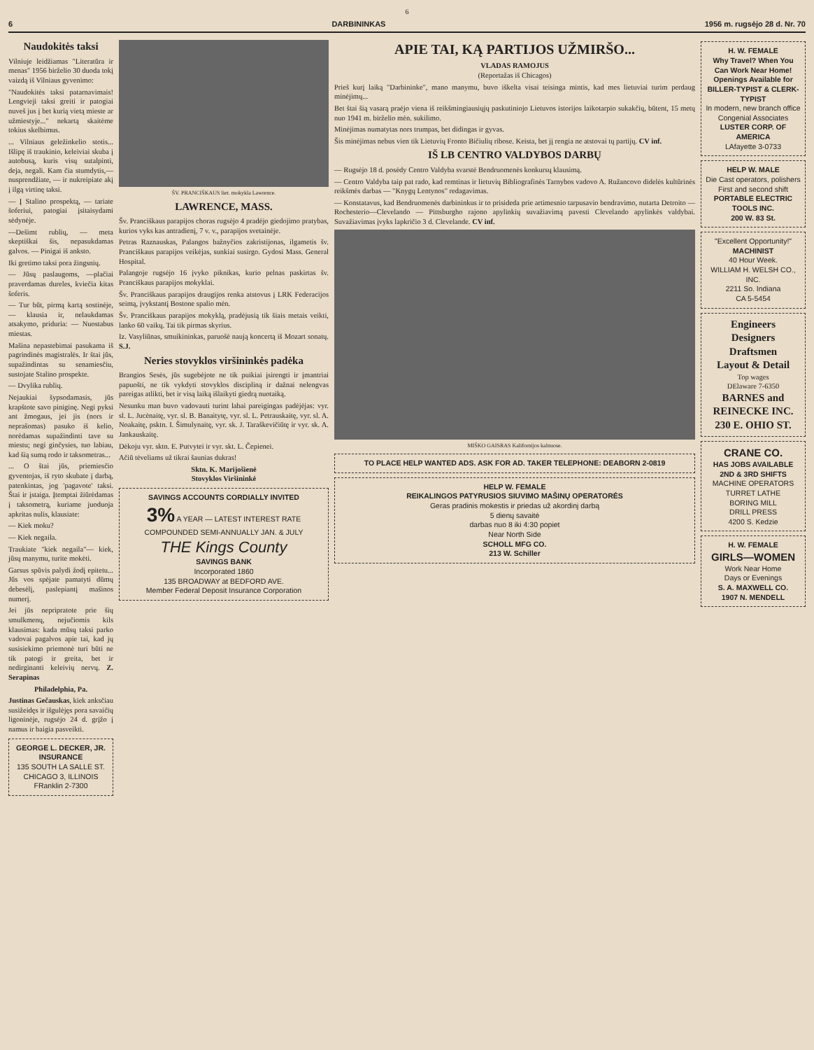6
6 DARBININKAS 1956 m. rugsėjo 28 d. Nr. 70
Naudokitės taksi
Vilniuje leidžiamas "Literatūra ir menas" 1956 birželio 30 duoda tokį vaizdą iš Vilniaus gyvenimo:
"Naudokitės taksi patarnavimais! Lengvieji taksi greiti ir patogiai nuveš jus į bet kurią vietą mieste ar užmiestyje..." nekartą skaitėme tokius skelbimus.
... Vilniaus geležinkelio stotis... Išlipę iš traukinio, keleiviai skuba į autobusą, kuris visų sutalpinti, deja, negali. Kam čia stumdytis,— nusprendžiate, — ir nukreipiate akį į ilgą virtinę taksi.
— Į Stalino prospektą, — tariate šoferiui, patogiai įsitaisydami sėdynėje.
—Dešimt rublių, — meta skeptiškai šis, nepasukdamas galvos. — Pinigai iš anksto.
Iki gretimo taksi pora žingsnių.
— Jūsų paslaugoms, —plačiai praverdamas dureles, kviečia kitas šoferis.
— Tur būt, pirmą kartą sostinėje, — klausia ir, nelaukdamas atsakymo, priduria: — Nuostabus miestas.
Mašina nepastebimai pasukama iš pagrindinės magistralės. Ir štai jūs, supažindintas su senamiesčiu, sustojate Stalino prospekte.
— Dvylika rublių.
Nejaukiai šypsodamasis, jūs krapštote savo piniginę. Negi pyksi ant žmogaus, jei jis (nors ir neprašomas) pasuko iš kelio, norėdamas supažindinti tave su miestu; negi ginčysies, tuo labiau, kad šią sumą rodo ir taksometras...
... O štai jūs, priemiesčio gyventojas, iš ryto skubate į darbą, patenkintas, jog 'pagavote' taksi. Štai ir įstaiga. Įtemptai žiūrėdamas į taksometrą, kuriame juoduoja apkritas nulis, klausiate:
— Kiek moku?
— Kiek negaila.
Traukiate "kiek negaila"— kiek, jūsų manymu, turite mokėti.
Garsus spūvis palydi žodį epitetu... Jūs vos spėjate pamatyti dūmų debesėlį, paslepiantį mašinos numerį.
Jei jūs nepripratote prie šių smulkmenų, nejučiomis kils klausimas: kada mūsų taksi parko vadovai pagalvos apie tai, kad jų susisiekimo priemonė turi būti ne tik patogi ir greita, bet ir nedirginanti keleivių nervų. Z. Serapinas
Philadelphia, Pa.
Justinas Gečauskas, kiek anksčiau susižeidęs ir išgulėjęs pora savaičių ligoninėje, rugsėjo 24 d. grįžo į namus ir baigia pasveikti.
GEORGE L. DECKER, JR.
INSURANCE
135 SOUTH LA SALLE ST.
CHICAGO 3, ILLINOIS
FRanklin 2-7300
ŠV. PRANCIŠKAUS liet. mokykla Lawrence.
LAWRENCE, MASS.
Šv. Pranciškaus parapijos choras rugsėjo 4 pradėjo giedojimo pratybas, kurios vyks kas antradienį, 7 v. v., parapijos svetainėje.
Petras Raznauskas, Palangos bažnyčios zakristijonas, ilgametis šv. Pranciškaus parapijos veikėjas, sunkiai susirgo. Gydosi Mass. General Hospital.
Palangoje rugsėjo 16 įvyko piknikas, kurio pelnas paskirtas šv. Pranciškaus parapijos mokyklai.
Šv. Pranciškaus parapijos draugijos renka atstovus į LRK Federacijos seimą, įvykstantį Bostone spalio mėn.
Šv. Pranciškaus parapijos mokyklą, pradėjusią tik šiais metais veikti, lanko 60 vaikų. Tai tik pirmas skyrius.
Iz. Vasyliūnas, smuikininkas, paruošė naują koncertą iš Mozart sonatų. S.J.
Neries stovyklos viršininkės padėka
Brangios Sesės, jūs sugebėjote ne tik puikiai įsirengti ir įmantriai papuošti, ne tik vykdyti stovyklos discipliną ir dažnai nelengvas pareigas atlikti, bet ir visą laiką išlaikyti giedrą nuotaiką.
Nesunku man buvo vadovauti turint labai pareigingas padėjėjas: vyr. sl. L. Jucėnaitę, vyr. sl. B. Banaitytę, vyr. sl. L. Petrauskaitę, vyr. sl. A. Noakaitę, psktn. I. Šimulynaitę, vyr. sk. J. Taraškevičiūtę ir vyr. sk. A. Jankauskaitę.
Dėkoju vyr. sktn. E. Putvytei ir vyr. skt. L. Čepienei.
Ačiū tėveliams už tikrai šaunias dukras!
Sktn. K. Marijošienė
Stovyklos Viršininkė
SAVINGS ACCOUNTS CORDIALLY INVITED
3% A YEAR — LATEST INTEREST RATE
COMPOUNDED SEMI-ANNUALLY JAN. & JULY
THE Kings County
SAVINGS BANK
Incorporated 1860
135 BROADWAY at BEDFORD AVE.
Member Federal Deposit Insurance Corporation
APIE TAI, KĄ PARTIJOS UŽMIRŠO...
VLADAS RAMOJUS
(Reportažas iš Chicagos)
Prieš kurį laiką "Darbininke", mano manymu, buvo iškelta visai teisinga mintis, kad mes lietuviai turim perdaug minėjimų...
Bet štai šią vasarą praėjo viena iš reikšmingiausiųjų paskutiniojo Lietuvos istorijos laikotarpio sukakčių, būtent, 15 metų nuo 1941 m. birželio mėn. sukilimo.
Minėjimas numatytas nors trumpas, bet didingas ir gyvas.
Šis minėjimas nebus vien tik Lietuvių Fronto Bičiulių ribose. Keista, bet jį rengia ne atstovai tų partijų. CV inf.
IŠ LB CENTRO VALDYBOS DARBŲ
— Rugsėjo 18 d. posėdy Centro Valdyba svarstė Bendruomenės konkursų klausimą.
— Centro Valdyba taip pat rado, kad remtinas ir lietuvių Bibliografinės Tarnybos vadovo A. Ružancovo didelės kultūrinės reikšmės darbas — "Knygų Lentynos" redagavimas.
— Konstatavus, kad Bendruomenės darbininkus ir to prisideda prie artimesnio tarpusavio bendravimo, nutarta Detroito — Rochesterio—Clevelando — Pittsburgho rajono apylinkių suvažiavimą pavesti Clevelando apylinkės valdybai. Suvažiavimas įvyks lapkričio 3 d. Clevelande. CV inf.
MIŠKO GAISRAS Kalifornijos kalnuose.
TO PLACE HELP WANTED ADS. ASK FOR AD. TAKER TELEPHONE: DEABORN 2-0819
HELP W. FEMALE
REIKALINGOS PATYRUSIOS SIUVIMO MAŠINŲ OPERATORĖS
Geras pradinis mokestis ir priedas už akordinį darbą
5 dienų savaitė
darbas nuo 8 iki 4:30 popiet
Near North Side
SCHOLL MFG CO.
213 W. Schiller
H. W. FEMALE
Why Travel? When You Can Work Near Home! Openings Available for BILLER-TYPIST & CLERK-TYPIST
In modern, new branch office Congenial Associates
LUSTER CORP. OF AMERICA
LAfayette 3-0733
HELP W. MALE
Die Cast operators, polishers
First and second shift
PORTABLE ELECTRIC TOOLS INC.
200 W. 83 St.
"Excellent Opportunity!"
MACHINIST
40 Hour Week.
WILLIAM H. WELSH CO., INC.
2211 So. Indiana
CA 5-5454
Engineers
Designers
Draftsmen
Layout & Detail
Top wages
DElaware 7-6350
BARNES and REINECKE INC.
230 E. OHIO ST.
CRANE CO.
HAS JOBS AVAILABLE 2ND & 3RD SHIFTS
MACHINE OPERATORS
TURRET LATHE
BORING MILL
DRILL PRESS
4200 S. Kedzie
H. W. FEMALE
GIRLS—WOMEN
Work Near Home
Days or Evenings
S. A. MAXWELL CO.
1907 N. MENDELL